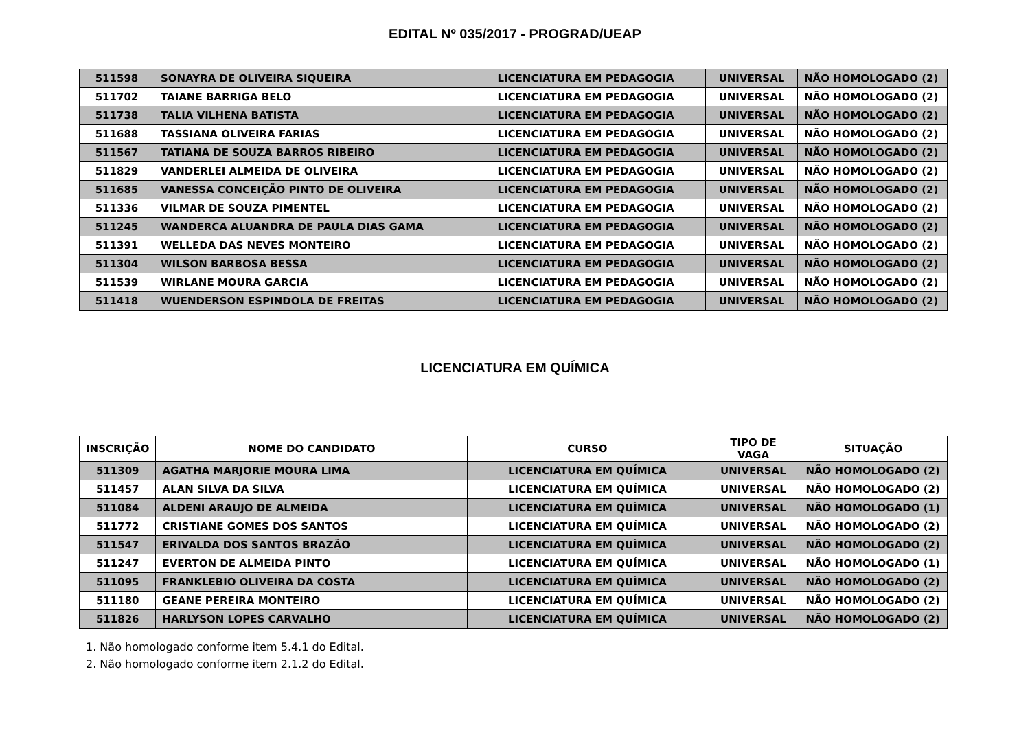EDITAL Nº 035/2017 - PROGRAD/UEAP
| 511598 | SONAYRA DE OLIVEIRA SIQUEIRA | LICENCIATURA EM PEDAGOGIA | UNIVERSAL | NÃO HOMOLOGADO (2) |
| 511702 | TAIANE BARRIGA BELO | LICENCIATURA EM PEDAGOGIA | UNIVERSAL | NÃO HOMOLOGADO (2) |
| 511738 | TALIA VILHENA BATISTA | LICENCIATURA EM PEDAGOGIA | UNIVERSAL | NÃO HOMOLOGADO (2) |
| 511688 | TASSIANA OLIVEIRA FARIAS | LICENCIATURA EM PEDAGOGIA | UNIVERSAL | NÃO HOMOLOGADO (2) |
| 511567 | TATIANA DE SOUZA BARROS RIBEIRO | LICENCIATURA EM PEDAGOGIA | UNIVERSAL | NÃO HOMOLOGADO (2) |
| 511829 | VANDERLEI ALMEIDA DE OLIVEIRA | LICENCIATURA EM PEDAGOGIA | UNIVERSAL | NÃO HOMOLOGADO (2) |
| 511685 | VANESSA CONCEIÇÃO PINTO DE OLIVEIRA | LICENCIATURA EM PEDAGOGIA | UNIVERSAL | NÃO HOMOLOGADO (2) |
| 511336 | VILMAR DE SOUZA PIMENTEL | LICENCIATURA EM PEDAGOGIA | UNIVERSAL | NÃO HOMOLOGADO (2) |
| 511245 | WANDERCA ALUANDRA DE PAULA DIAS GAMA | LICENCIATURA EM PEDAGOGIA | UNIVERSAL | NÃO HOMOLOGADO (2) |
| 511391 | WELLEDA DAS NEVES MONTEIRO | LICENCIATURA EM PEDAGOGIA | UNIVERSAL | NÃO HOMOLOGADO (2) |
| 511304 | WILSON BARBOSA BESSA | LICENCIATURA EM PEDAGOGIA | UNIVERSAL | NÃO HOMOLOGADO (2) |
| 511539 | WIRLANE MOURA GARCIA | LICENCIATURA EM PEDAGOGIA | UNIVERSAL | NÃO HOMOLOGADO (2) |
| 511418 | WUENDERSON ESPINDOLA DE FREITAS | LICENCIATURA EM PEDAGOGIA | UNIVERSAL | NÃO HOMOLOGADO (2) |
LICENCIATURA EM QUÍMICA
| INSCRIÇÃO | NOME DO CANDIDATO | CURSO | TIPO DE VAGA | SITUAÇÃO |
| --- | --- | --- | --- | --- |
| 511309 | AGATHA MARJORIE MOURA LIMA | LICENCIATURA EM QUÍMICA | UNIVERSAL | NÃO HOMOLOGADO (2) |
| 511457 | ALAN SILVA DA SILVA | LICENCIATURA EM QUÍMICA | UNIVERSAL | NÃO HOMOLOGADO (2) |
| 511084 | ALDENI ARAUJO DE ALMEIDA | LICENCIATURA EM QUÍMICA | UNIVERSAL | NÃO HOMOLOGADO (1) |
| 511772 | CRISTIANE GOMES DOS SANTOS | LICENCIATURA EM QUÍMICA | UNIVERSAL | NÃO HOMOLOGADO (2) |
| 511547 | ERIVALDA DOS SANTOS BRAZÃO | LICENCIATURA EM QUÍMICA | UNIVERSAL | NÃO HOMOLOGADO (2) |
| 511247 | EVERTON DE ALMEIDA PINTO | LICENCIATURA EM QUÍMICA | UNIVERSAL | NÃO HOMOLOGADO (1) |
| 511095 | FRANKLEBIO OLIVEIRA DA COSTA | LICENCIATURA EM QUÍMICA | UNIVERSAL | NÃO HOMOLOGADO (2) |
| 511180 | GEANE PEREIRA MONTEIRO | LICENCIATURA EM QUÍMICA | UNIVERSAL | NÃO HOMOLOGADO (2) |
| 511826 | HARLYSON LOPES CARVALHO | LICENCIATURA EM QUÍMICA | UNIVERSAL | NÃO HOMOLOGADO (2) |
1. Não homologado conforme item 5.4.1 do Edital.
2. Não homologado conforme item 2.1.2 do Edital.